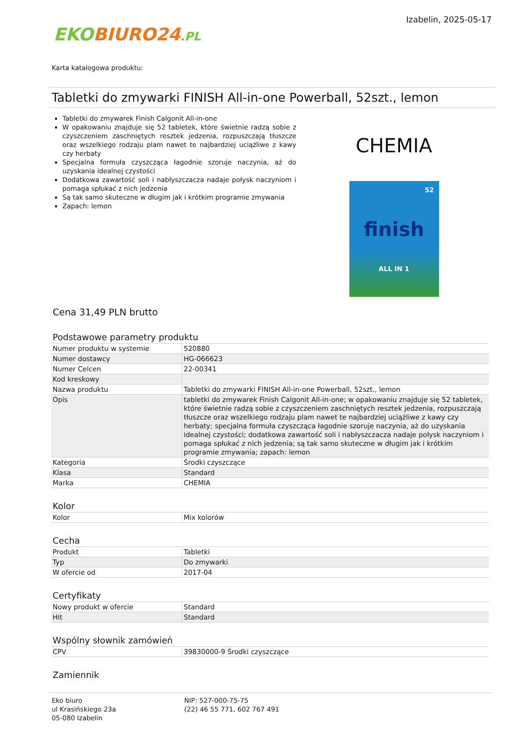EKO BIURO24.PL
Izabelin, 2025-05-17
Karta katalogowa produktu:
Tabletki do zmywarki FINISH All-in-one Powerball, 52szt., lemon
Tabletki do zmywarek Finish Calgonit All-in-one
W opakowaniu znajduje się 52 tabletek, które świetnie radzą sobie z czyszczeniem zaschniętych resztek jedzenia, rozpuszczają tłuszcze oraz wszelkiego rodzaju plam nawet te najbardziej uciążliwe z kawy czy herbaty
Specjalna formuła czyszcząca łagodnie szoruje naczynia, aż do uzyskania idealnej czystości
Dodatkowa zawartość soli i nabłyszczacza nadaje połysk naczyniom i pomaga spłukać z nich jedzenia
Są tak samo skuteczne w długim jak i krótkim programie zmywania
Zapach: lemon
CHEMIA
52
finish
ALL IN 1
Cena 31,49 PLN brutto
Podstawowe parametry produktu
| Numer produktu w systemie | 520880 |
| Numer dostawcy | HG-066623 |
| Numer Celcen | 22-00341 |
| Kod kreskowy | |
| Nazwa produktu | Tabletki do zmywarki FINISH All-in-one Powerball, 52szt., lemon |
| Opis | tabletki do zmywarek Finish Calgonit All-in-one; w opakowaniu znajduje się 52 tabletek, które świetnie radzą sobie z czyszczeniem zaschniętych resztek jedzenia, rozpuszczają tłuszcze oraz wszelkiego rodzaju plam nawet te najbardziej uciążliwe z kawy czy herbaty; specjalna formuła czyszcząca łagodnie szoruje naczynia, aż do uzyskania idealnej czystości; dodatkowa zawartość soli i nabłyszczacza nadaje połysk naczyniom i pomaga spłukać z nich jedzenia; są tak samo skuteczne w długim jak i krótkim programie zmywania; zapach: lemon |
| Kategoria | Środki czyszczące |
| Klasa | Standard |
| Marka | CHEMIA |
Kolor
| Kolor | Mix kolorów |
Cecha
| Produkt | Tabletki |
| Typ | Do zmywarki |
| W ofercie od | 2017-04 |
Certyfikaty
| Nowy produkt w ofercie | Standard |
| Hit | Standard |
Wspólny słownik zamówień
| CPV | 39830000-9 Środki czyszczące |
Zamiennik
Eko biuro
ul Krasińskiego 23a
05-080 Izabelin
NIP: 527-000-75-75
(22) 46 55 771, 602 767 491